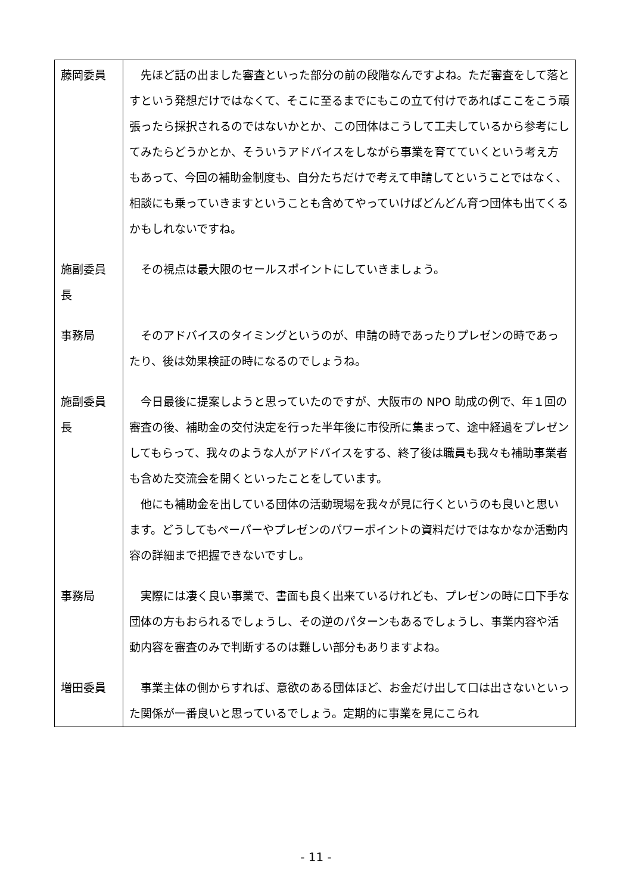| 藤岡委員 | 先ほど話の出ました審査といった部分の前の段階なんですよね。ただ審査をして落とすという発想だけではなくて、そこに至るまでにもこの立て付けであればここをこう頑張ったら採択されるのではないかとか、この団体はこうして工夫しているから参考にしてみたらどうかとか、そういうアドバイスをしながら事業を育てていくという考え方もあって、今回の補助金制度も、自分たちだけで考えて申請してということではなく、相談にも乗っていきますということも含めてやっていけばどんどん育つ団体も出てくるかもしれないですね。 |
| 施副委員長 | その視点は最大限のセールスポイントにしていきましょう。 |
| 事務局 | そのアドバイスのタイミングというのが、申請の時であったりプレゼンの時であったり、後は効果検証の時になるのでしょうね。 |
| 施副委員長 | 今日最後に提案しようと思っていたのですが、大阪市の NPO 助成の例で、年１回の審査の後、補助金の交付決定を行った半年後に市役所に集まって、途中経過をプレゼンしてもらって、我々のような人がアドバイスをする、終了後は職員も我々も補助事業者も含めた交流会を開くといったことをしています。 他にも補助金を出している団体の活動現場を我々が見に行くというのも良いと思います。どうしてもペーパーやプレゼンのパワーポイントの資料だけではなかなか活動内容の詳細まで把握できないですし。 |
| 事務局 | 実際には凄く良い事業で、書面も良く出来ているけれども、プレゼンの時に口下手な団体の方もおられるでしょうし、その逆のパターンもあるでしょうし、事業内容や活動内容を審査のみで判断するのは難しい部分もありますよね。 |
| 増田委員 | 事業主体の側からすれば、意欲のある団体ほど、お金だけ出して口は出さないといった関係が一番良いと思っているでしょう。定期的に事業を見にこられ |
- 11 -